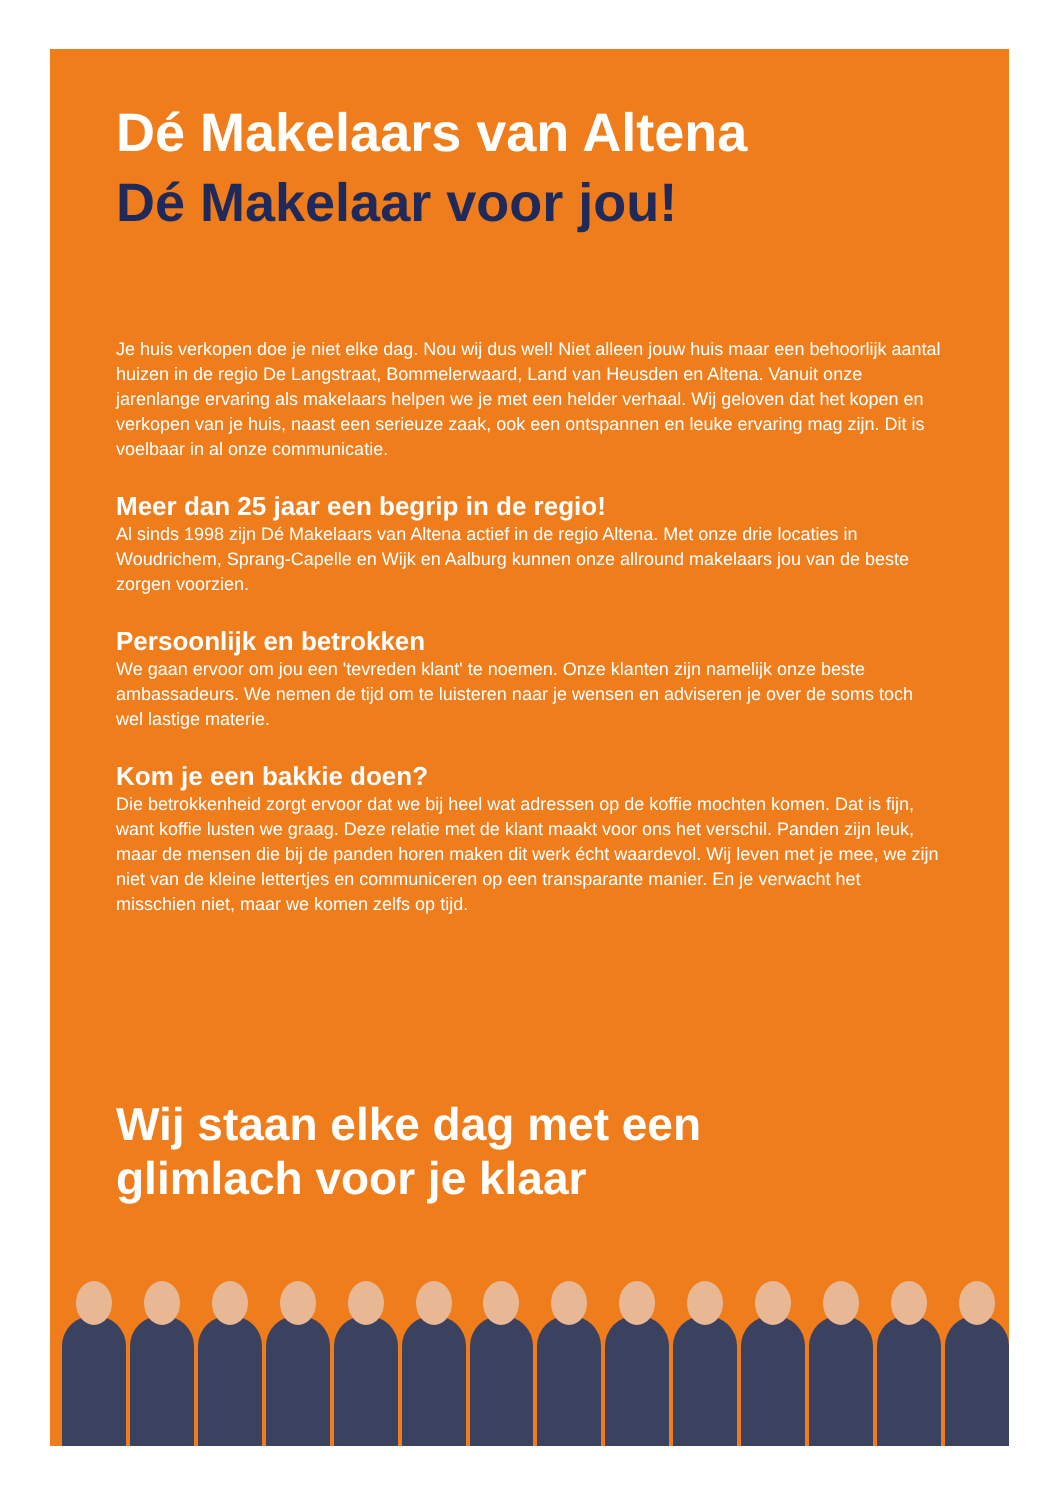Dé Makelaars van Altena
Dé Makelaar voor jou!
Je huis verkopen doe je niet elke dag. Nou wij dus wel! Niet alleen jouw huis maar een behoorlijk aantal huizen in de regio De Langstraat, Bommelerwaard, Land van Heusden en Altena. Vanuit onze jarenlange ervaring als makelaars helpen we je met een helder verhaal. Wij geloven dat het kopen en verkopen van je huis, naast een serieuze zaak, ook een ontspannen en leuke ervaring mag zijn. Dit is voelbaar in al onze communicatie.
Meer dan 25 jaar een begrip in de regio!
Al sinds 1998 zijn Dé Makelaars van Altena actief in de regio Altena. Met onze drie locaties in Woudrichem, Sprang-Capelle en Wijk en Aalburg kunnen onze allround makelaars jou van de beste zorgen voorzien.
Persoonlijk en betrokken
We gaan ervoor om jou een 'tevreden klant' te noemen. Onze klanten zijn namelijk onze beste ambassadeurs. We nemen de tijd om te luisteren naar je wensen en adviseren je over de soms toch wel lastige materie.
Kom je een bakkie doen?
Die betrokkenheid zorgt ervoor dat we bij heel wat adressen op de koffie mochten komen. Dat is fijn, want koffie lusten we graag. Deze relatie met de klant maakt voor ons het verschil. Panden zijn leuk, maar de mensen die bij de panden horen maken dit werk écht waardevol. Wij leven met je mee, we zijn niet van de kleine lettertjes en communiceren op een transparante manier. En je verwacht het misschien niet, maar we komen zelfs op tijd.
Wij staan elke dag met een
glimlach voor je klaar